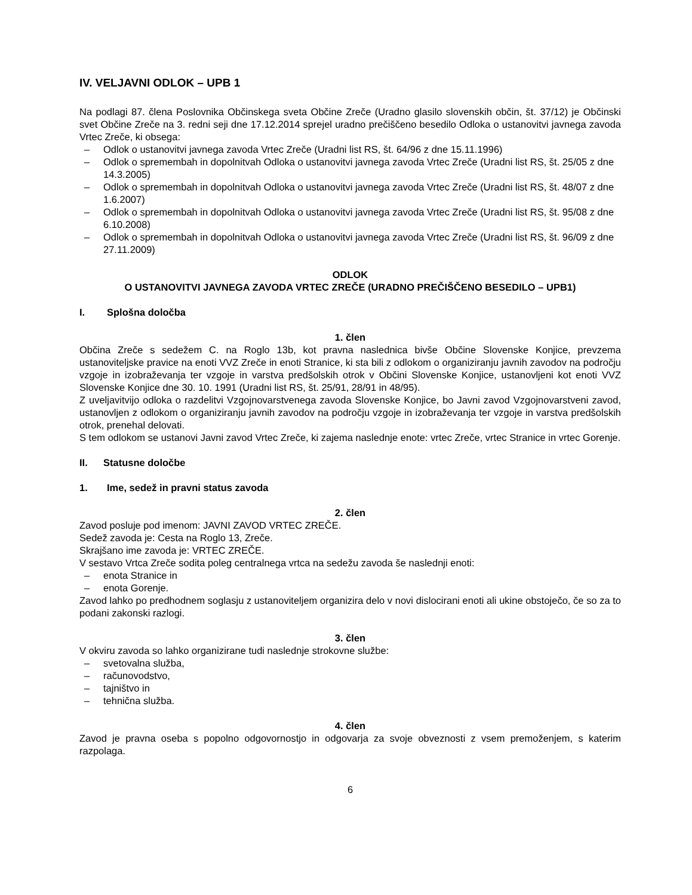IV. VELJAVNI ODLOK – UPB 1
Na podlagi 87. člena Poslovnika Občinskega sveta Občine Zreče (Uradno glasilo slovenskih občin, št. 37/12) je Občinski svet Občine Zreče na 3. redni seji dne 17.12.2014 sprejel uradno prečiščeno besedilo Odloka o ustanovitvi javnega zavoda Vrtec Zreče, ki obsega:
– Odlok o ustanovitvi javnega zavoda Vrtec Zreče (Uradni list RS, št. 64/96 z dne 15.11.1996)
– Odlok o spremembah in dopolnitvah Odloka o ustanovitvi javnega zavoda Vrtec Zreče (Uradni list RS, št. 25/05 z dne 14.3.2005)
– Odlok o spremembah in dopolnitvah Odloka o ustanovitvi javnega zavoda Vrtec Zreče (Uradni list RS, št. 48/07 z dne 1.6.2007)
– Odlok o spremembah in dopolnitvah Odloka o ustanovitvi javnega zavoda Vrtec Zreče (Uradni list RS, št. 95/08 z dne 6.10.2008)
– Odlok o spremembah in dopolnitvah Odloka o ustanovitvi javnega zavoda Vrtec Zreče (Uradni list RS, št. 96/09 z dne 27.11.2009)
ODLOK
O USTANOVITVI JAVNEGA ZAVODA VRTEC ZREČE (URADNO PREČIŠČENO BESEDILO – UPB1)
I. Splošna določba
1. člen
Občina Zreče s sedežem C. na Roglo 13b, kot pravna naslednica bivše Občine Slovenske Konjice, prevzema ustanoviteljske pravice na enoti VVZ Zreče in enoti Stranice, ki sta bili z odlokom o organiziranju javnih zavodov na področju vzgoje in izobraževanja ter vzgoje in varstva predšolskih otrok v Občini Slovenske Konjice, ustanovljeni kot enoti VVZ Slovenske Konjice dne 30. 10. 1991 (Uradni list RS, št. 25/91, 28/91 in 48/95).
Z uveljavitvijo odloka o razdelitvi Vzgojnovarstvenega zavoda Slovenske Konjice, bo Javni zavod Vzgojnovarstveni zavod, ustanovljen z odlokom o organiziranju javnih zavodov na področju vzgoje in izobraževanja ter vzgoje in varstva predšolskih otrok, prenehal delovati.
S tem odlokom se ustanovi Javni zavod Vrtec Zreče, ki zajema naslednje enote: vrtec Zreče, vrtec Stranice in vrtec Gorenje.
II. Statusne določbe
1. Ime, sedež in pravni status zavoda
2. člen
Zavod posluje pod imenom: JAVNI ZAVOD VRTEC ZREČE.
Sedež zavoda je: Cesta na Roglo 13, Zreče.
Skrajšano ime zavoda je: VRTEC ZREČE.
V sestavo Vrtca Zreče sodita poleg centralnega vrtca na sedežu zavoda še naslednji enoti:
– enota Stranice in
– enota Gorenje.
Zavod lahko po predhodnem soglasju z ustanoviteljem organizira delo v novi dislocirani enoti ali ukine obstoječo, če so za to podani zakonski razlogi.
3. člen
V okviru zavoda so lahko organizirane tudi naslednje strokovne službe:
– svetovalna služba,
– računovodstvo,
– tajništvo in
– tehnična služba.
4. člen
Zavod je pravna oseba s popolno odgovornostjo in odgovarja za svoje obveznosti z vsem premoženjem, s katerim razpolaga.
6